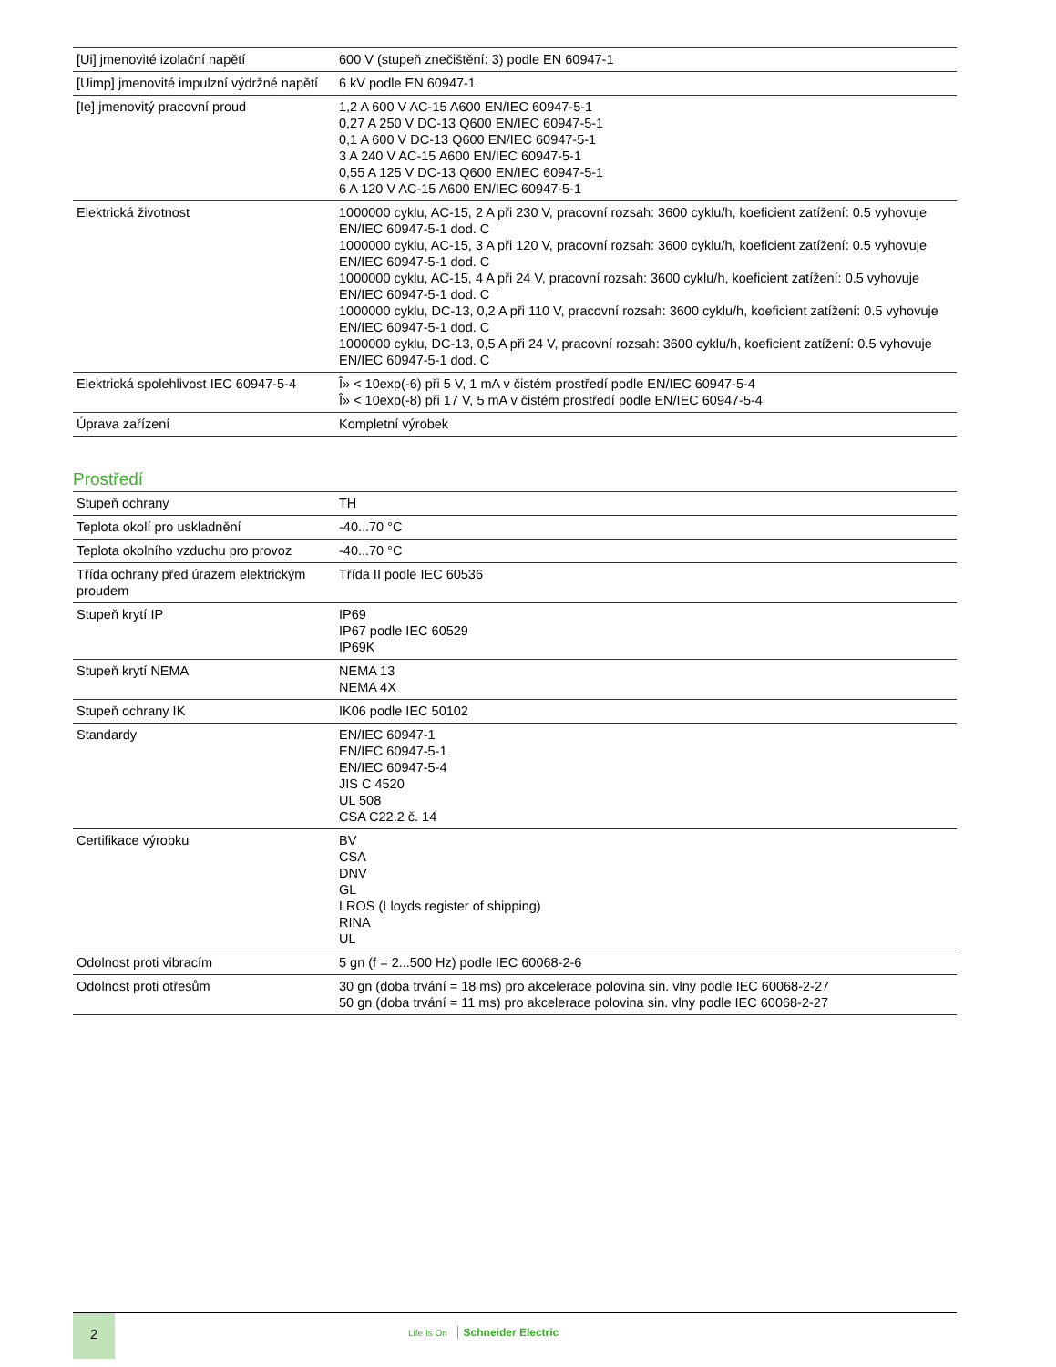| [Ui] jmenovité izolační napětí | 600 V (stupeň znečištění: 3) podle EN 60947-1 |
| [Uimp] jmenovité impulzní výdržné napětí | 6 kV podle EN 60947-1 |
| [Ie] jmenovitý pracovní proud | 1,2 A 600 V AC-15 A600 EN/IEC 60947-5-1 0,27 A 250 V DC-13 Q600 EN/IEC 60947-5-1 0,1 A 600 V DC-13 Q600 EN/IEC 60947-5-1 3 A 240 V AC-15 A600 EN/IEC 60947-5-1 0,55 A 125 V DC-13 Q600 EN/IEC 60947-5-1 6 A 120 V AC-15 A600 EN/IEC 60947-5-1 |
| Elektrická životnost | 1000000 cyklu, AC-15, 2 A při 230 V, pracovní rozsah: 3600 cyklu/h, koeficient zatížení: 0.5 vyhovuje EN/IEC 60947-5-1 dod. C 1000000 cyklu, AC-15, 3 A při 120 V, pracovní rozsah: 3600 cyklu/h, koeficient zatížení: 0.5 vyhovuje EN/IEC 60947-5-1 dod. C 1000000 cyklu, AC-15, 4 A při 24 V, pracovní rozsah: 3600 cyklu/h, koeficient zatížení: 0.5 vyhovuje EN/IEC 60947-5-1 dod. C 1000000 cyklu, DC-13, 0,2 A při 110 V, pracovní rozsah: 3600 cyklu/h, koeficient zatížení: 0.5 vyhovuje EN/IEC 60947-5-1 dod. C 1000000 cyklu, DC-13, 0,5 A při 24 V, pracovní rozsah: 3600 cyklu/h, koeficient zatížení: 0.5 vyhovuje EN/IEC 60947-5-1 dod. C |
| Elektrická spolehlivost IEC 60947-5-4 | Î» < 10exp(-6) při 5 V, 1 mA v čistém prostředí podle EN/IEC 60947-5-4 Î» < 10exp(-8) při 17 V, 5 mA v čistém prostředí podle EN/IEC 60947-5-4 |
| Úprava zařízení | Kompletní výrobek |
Prostředí
| Stupeň ochrany | TH |
| Teplota okolí pro uskladnění | -40...70 °C |
| Teplota okolního vzduchu pro provoz | -40...70 °C |
| Třída ochrany před úrazem elektrickým proudem | Třída II podle IEC 60536 |
| Stupeň krytí IP | IP69 IP67 podle IEC 60529 IP69K |
| Stupeň krytí NEMA | NEMA 13 NEMA 4X |
| Stupeň ochrany IK | IK06 podle IEC 50102 |
| Standardy | EN/IEC 60947-1 EN/IEC 60947-5-1 EN/IEC 60947-5-4 JIS C 4520 UL 508 CSA C22.2 č. 14 |
| Certifikace výrobku | BV CSA DNV GL LROS (Lloyds register of shipping) RINA UL |
| Odolnost proti vibracím | 5 gn (f = 2...500 Hz) podle IEC 60068-2-6 |
| Odolnost proti otřesům | 30 gn (doba trvání = 18 ms) pro akcelerace polovina sin. vlny podle IEC 60068-2-27 50 gn (doba trvání = 11 ms) pro akcelerace polovina sin. vlny podle IEC 60068-2-27 |
2
Life Is On Schneider Electric